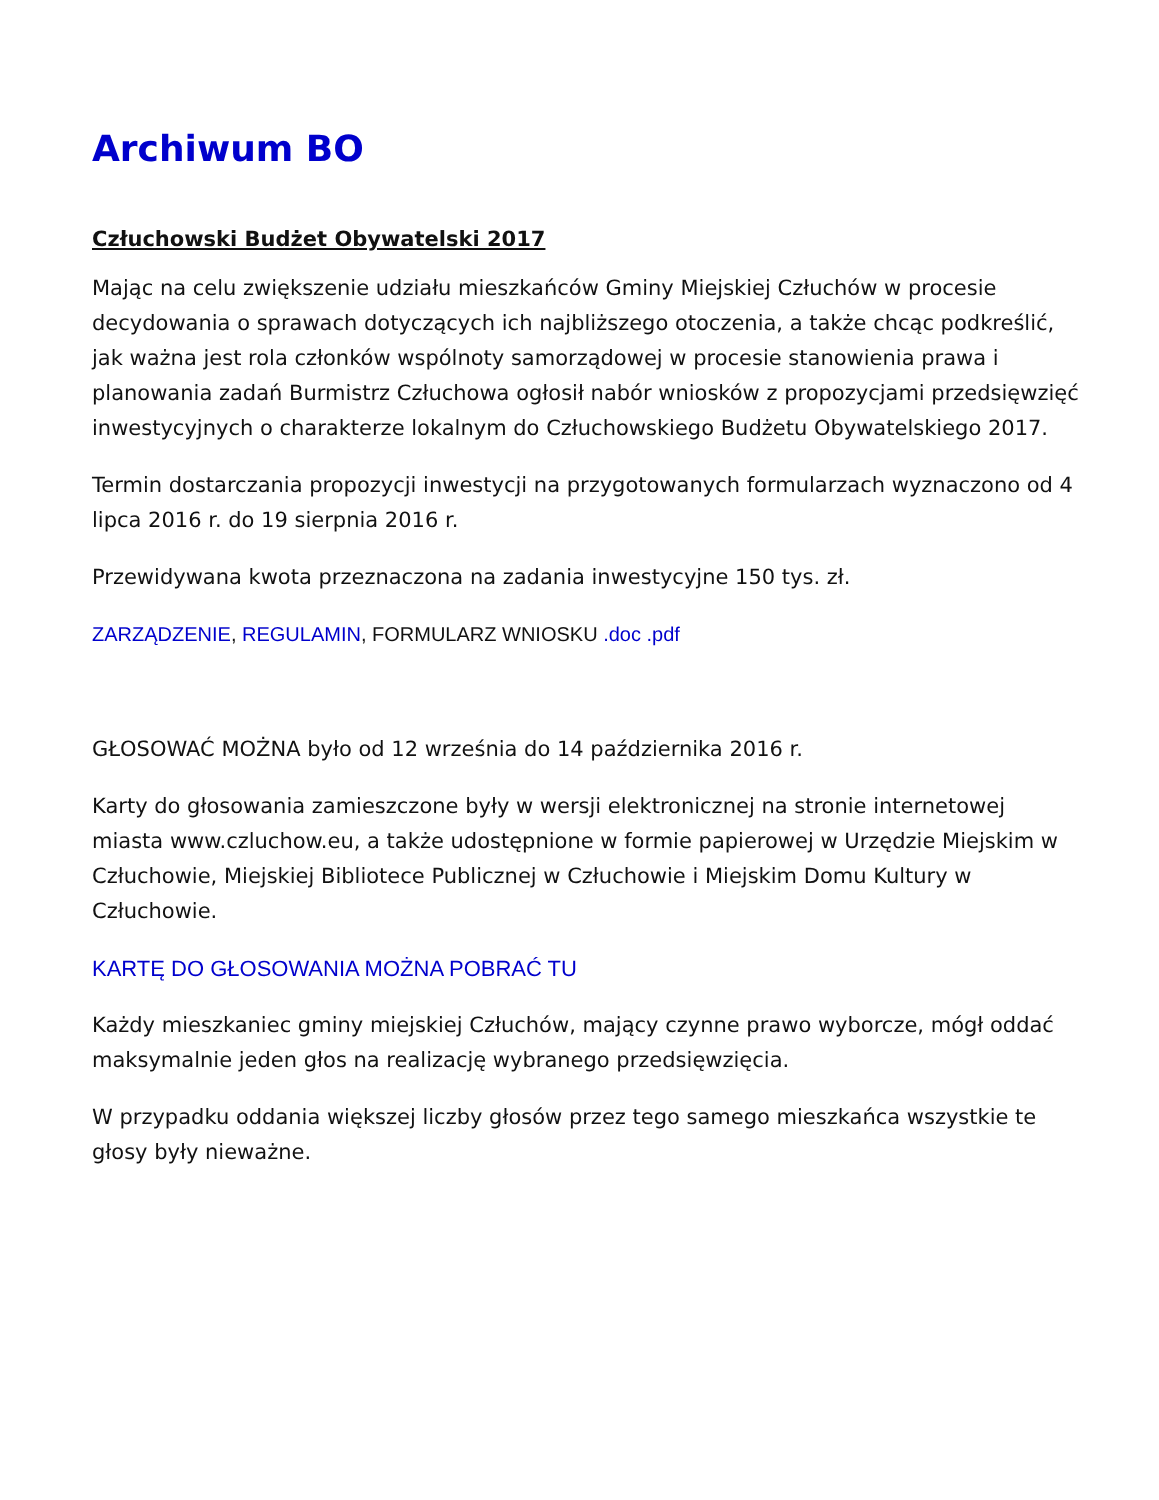Archiwum BO
Człuchowski Budżet Obywatelski 2017
Mając na celu zwiększenie udziału mieszkańców Gminy Miejskiej Człuchów w procesie decydowania o sprawach dotyczących ich najbliższego otoczenia, a także chcąc podkreślić, jak ważna jest rola członków wspólnoty samorządowej w procesie stanowienia prawa i planowania zadań Burmistrz Człuchowa ogłosił nabór wniosków z propozycjami przedsięwzięć inwestycyjnych o charakterze lokalnym do Człuchowskiego Budżetu Obywatelskiego 2017.
Termin dostarczania propozycji inwestycji na przygotowanych formularzach wyznaczono od 4 lipca 2016 r. do 19 sierpnia 2016 r.
Przewidywana kwota przeznaczona na zadania inwestycyjne 150 tys. zł.
ZARZĄDZENIE, REGULAMIN, FORMULARZ WNIOSKU .doc .pdf
GŁOSOWAĆ MOŻNA było od 12 września do 14 października 2016 r.
Karty do głosowania zamieszczone były w wersji elektronicznej na stronie internetowej miasta www.czluchow.eu, a także udostępnione w formie papierowej w Urzędzie Miejskim w Człuchowie, Miejskiej Bibliotece Publicznej w Człuchowie i Miejskim Domu Kultury w Człuchowie.
KARTĘ DO GŁOSOWANIA MOŻNA POBRAĆ TU
Każdy mieszkaniec gminy miejskiej Człuchów, mający czynne prawo wyborcze, mógł oddać maksymalnie jeden głos na realizację wybranego przedsięwzięcia.
W przypadku oddania większej liczby głosów przez tego samego mieszkańca wszystkie te głosy były nieważne.